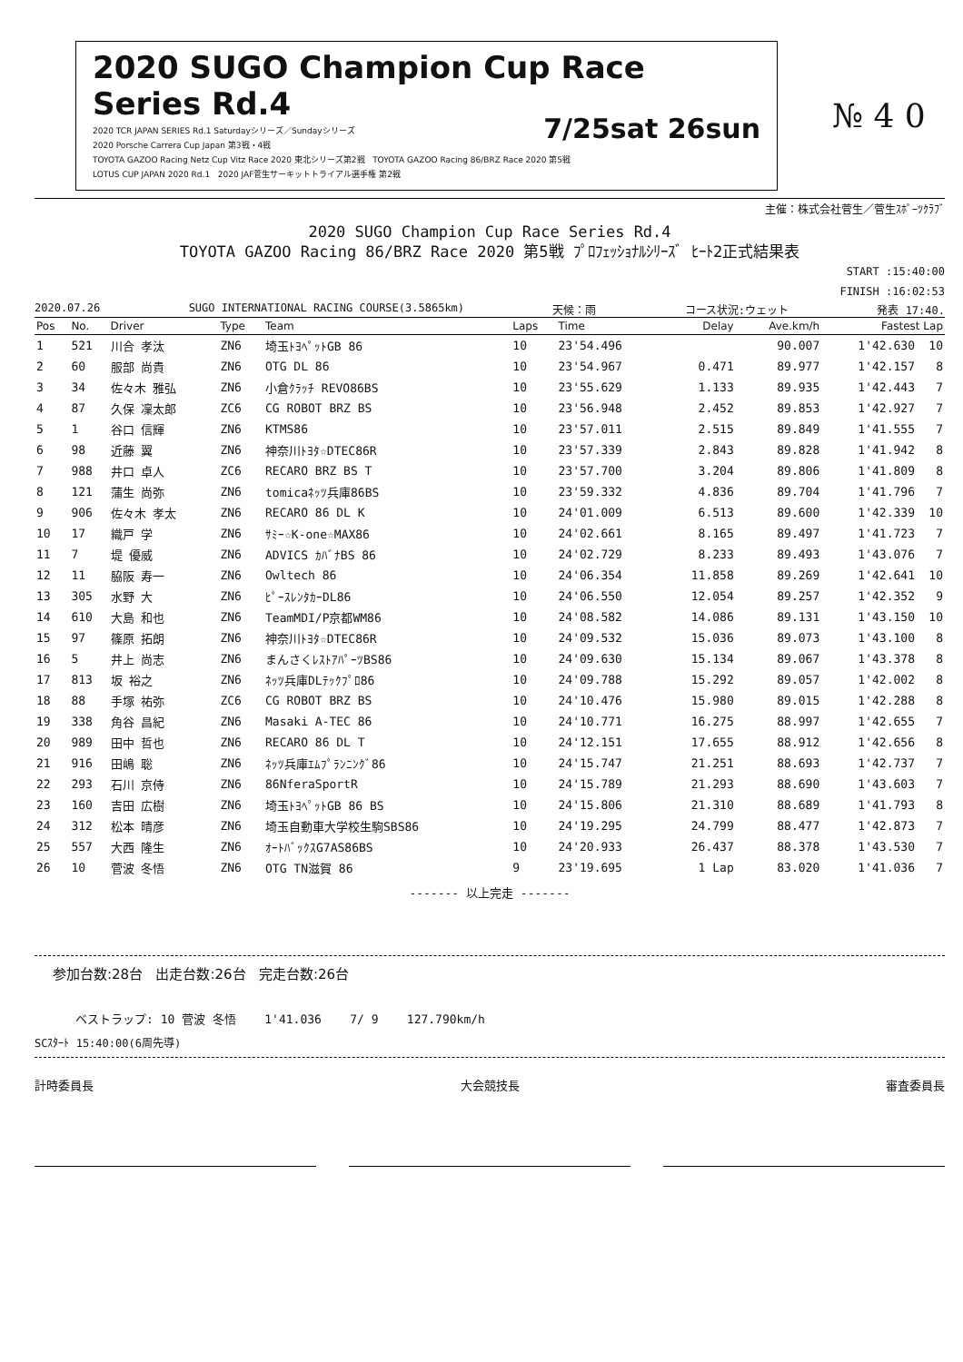2020 SUGO Champion Cup Race Series Rd.4
7/25sat 26sun
2020 TCR JAPAN SERIES Rd.1 Saturdayシリーズ／Sundayシリーズ
2020 Porsche Carrera Cup Japan 第3戦・4戦
TOYOTA GAZOO Racing Netz Cup Vitz Race 2020 東北シリーズ第2戦 TOYOTA GAZOO Racing 86/BRZ Race 2020 第5戦
LOTUS CUP JAPAN 2020 Rd.1 2020 JAF菅生サーキットトライアル選手権 第2戦
№ 4 0
主催：株式会社菅生／菅生ｽﾎﾟｰﾂｸﾗﾌﾞ
2020 SUGO Champion Cup Race Series Rd.4
TOYOTA GAZOO Racing 86/BRZ Race 2020 第5戦 ﾌﾟﾛﾌｪｯｼｮﾅﾙｼﾘｰｽﾞ ﾋｰﾄ2正式結果表
START :15:40:00
FINISH :16:02:53
2020.07.26 SUGO INTERNATIONAL RACING COURSE(3.5865km) 天候：雨 コース状況:ウェット 発表 17:40.
| Pos | No. | Driver | Type | Team | Laps | Time | Delay | Ave.km/h | Fastest Lap | |
| --- | --- | --- | --- | --- | --- | --- | --- | --- | --- | --- |
| 1 | 521 | 川合 孝汰 | ZN6 | 埼玉ﾄﾖﾍﾟｯﾄGB 86 | 10 | 23'54.496 | | 90.007 | 1'42.630 | 10 |
| 2 | 60 | 服部 尚貴 | ZN6 | OTG DL 86 | 10 | 23'54.967 | 0.471 | 89.977 | 1'42.157 | 8 |
| 3 | 34 | 佐々木 雅弘 | ZN6 | 小倉ｸﾗｯﾁ REVO86BS | 10 | 23'55.629 | 1.133 | 89.935 | 1'42.443 | 7 |
| 4 | 87 | 久保 凜太郎 | ZC6 | CG ROBOT BRZ BS | 10 | 23'56.948 | 2.452 | 89.853 | 1'42.927 | 7 |
| 5 | 1 | 谷口 信輝 | ZN6 | KTMS86 | 10 | 23'57.011 | 2.515 | 89.849 | 1'41.555 | 7 |
| 6 | 98 | 近藤 翼 | ZN6 | 神奈川ﾄﾖﾀ☆DTEC86R | 10 | 23'57.339 | 2.843 | 89.828 | 1'41.942 | 8 |
| 7 | 988 | 井口 卓人 | ZC6 | RECARO BRZ BS T | 10 | 23'57.700 | 3.204 | 89.806 | 1'41.809 | 8 |
| 8 | 121 | 蒲生 尚弥 | ZN6 | tomicaﾈｯﾂ兵庫86BS | 10 | 23'59.332 | 4.836 | 89.704 | 1'41.796 | 7 |
| 9 | 906 | 佐々木 孝太 | ZN6 | RECARO 86 DL K | 10 | 24'01.009 | 6.513 | 89.600 | 1'42.339 | 10 |
| 10 | 17 | 織戸 学 | ZN6 | ｻﾐｰ☆K-one☆MAX86 | 10 | 24'02.661 | 8.165 | 89.497 | 1'41.723 | 7 |
| 11 | 7 | 堤 優威 | ZN6 | ADVICS ｶﾊﾞﾅBS 86 | 10 | 24'02.729 | 8.233 | 89.493 | 1'43.076 | 7 |
| 12 | 11 | 脇阪 寿一 | ZN6 | Owltech 86 | 10 | 24'06.354 | 11.858 | 89.269 | 1'42.641 | 10 |
| 13 | 305 | 水野 大 | ZN6 | ﾋﾟｰｽﾚﾝﾀｶｰDL86 | 10 | 24'06.550 | 12.054 | 89.257 | 1'42.352 | 9 |
| 14 | 610 | 大島 和也 | ZN6 | TeamMDI/P京都WM86 | 10 | 24'08.582 | 14.086 | 89.131 | 1'43.150 | 10 |
| 15 | 97 | 篠原 拓朗 | ZN6 | 神奈川ﾄﾖﾀ☆DTEC86R | 10 | 24'09.532 | 15.036 | 89.073 | 1'43.100 | 8 |
| 16 | 5 | 井上 尚志 | ZN6 | まんさくﾚｽﾄｱﾊﾟｰﾂBS86 | 10 | 24'09.630 | 15.134 | 89.067 | 1'43.378 | 8 |
| 17 | 813 | 坂 裕之 | ZN6 | ﾈｯﾂ兵庫DLﾃｯｸﾌﾟﾛ86 | 10 | 24'09.788 | 15.292 | 89.057 | 1'42.002 | 8 |
| 18 | 88 | 手塚 祐弥 | ZC6 | CG ROBOT BRZ BS | 10 | 24'10.476 | 15.980 | 89.015 | 1'42.288 | 8 |
| 19 | 338 | 角谷 昌紀 | ZN6 | Masaki A-TEC 86 | 10 | 24'10.771 | 16.275 | 88.997 | 1'42.655 | 7 |
| 20 | 989 | 田中 哲也 | ZN6 | RECARO 86 DL T | 10 | 24'12.151 | 17.655 | 88.912 | 1'42.656 | 8 |
| 21 | 916 | 田嶋 聡 | ZN6 | ﾈｯﾂ兵庫ｴﾑﾌﾟﾗﾝﾆﾝｸﾞ86 | 10 | 24'15.747 | 21.251 | 88.693 | 1'42.737 | 7 |
| 22 | 293 | 石川 京侍 | ZN6 | 86NferaSportR | 10 | 24'15.789 | 21.293 | 88.690 | 1'43.603 | 7 |
| 23 | 160 | 吉田 広樹 | ZN6 | 埼玉ﾄﾖﾍﾟｯﾄGB 86 BS | 10 | 24'15.806 | 21.310 | 88.689 | 1'41.793 | 8 |
| 24 | 312 | 松本 晴彦 | ZN6 | 埼玉自動車大学校生駒SBS86 | 10 | 24'19.295 | 24.799 | 88.477 | 1'42.873 | 7 |
| 25 | 557 | 大西 隆生 | ZN6 | ｵｰﾄﾊﾞｯｸｽG7AS86BS | 10 | 24'20.933 | 26.437 | 88.378 | 1'43.530 | 7 |
| 26 | 10 | 菅波 冬悟 | ZN6 | OTG TN滋賀 86 | 9 | 23'19.695 | 1 Lap | 83.020 | 1'41.036 | 7 |
------- 以上完走 -------
参加台数:28台 出走台数:26台 完走台数:26台
ベストラップ: 10 菅波 冬悟 1'41.036 7/ 9 127.790km/h
SCｽﾀｰﾄ 15:40:00(6周先導)
計時委員長 大会競技長 審査委員長